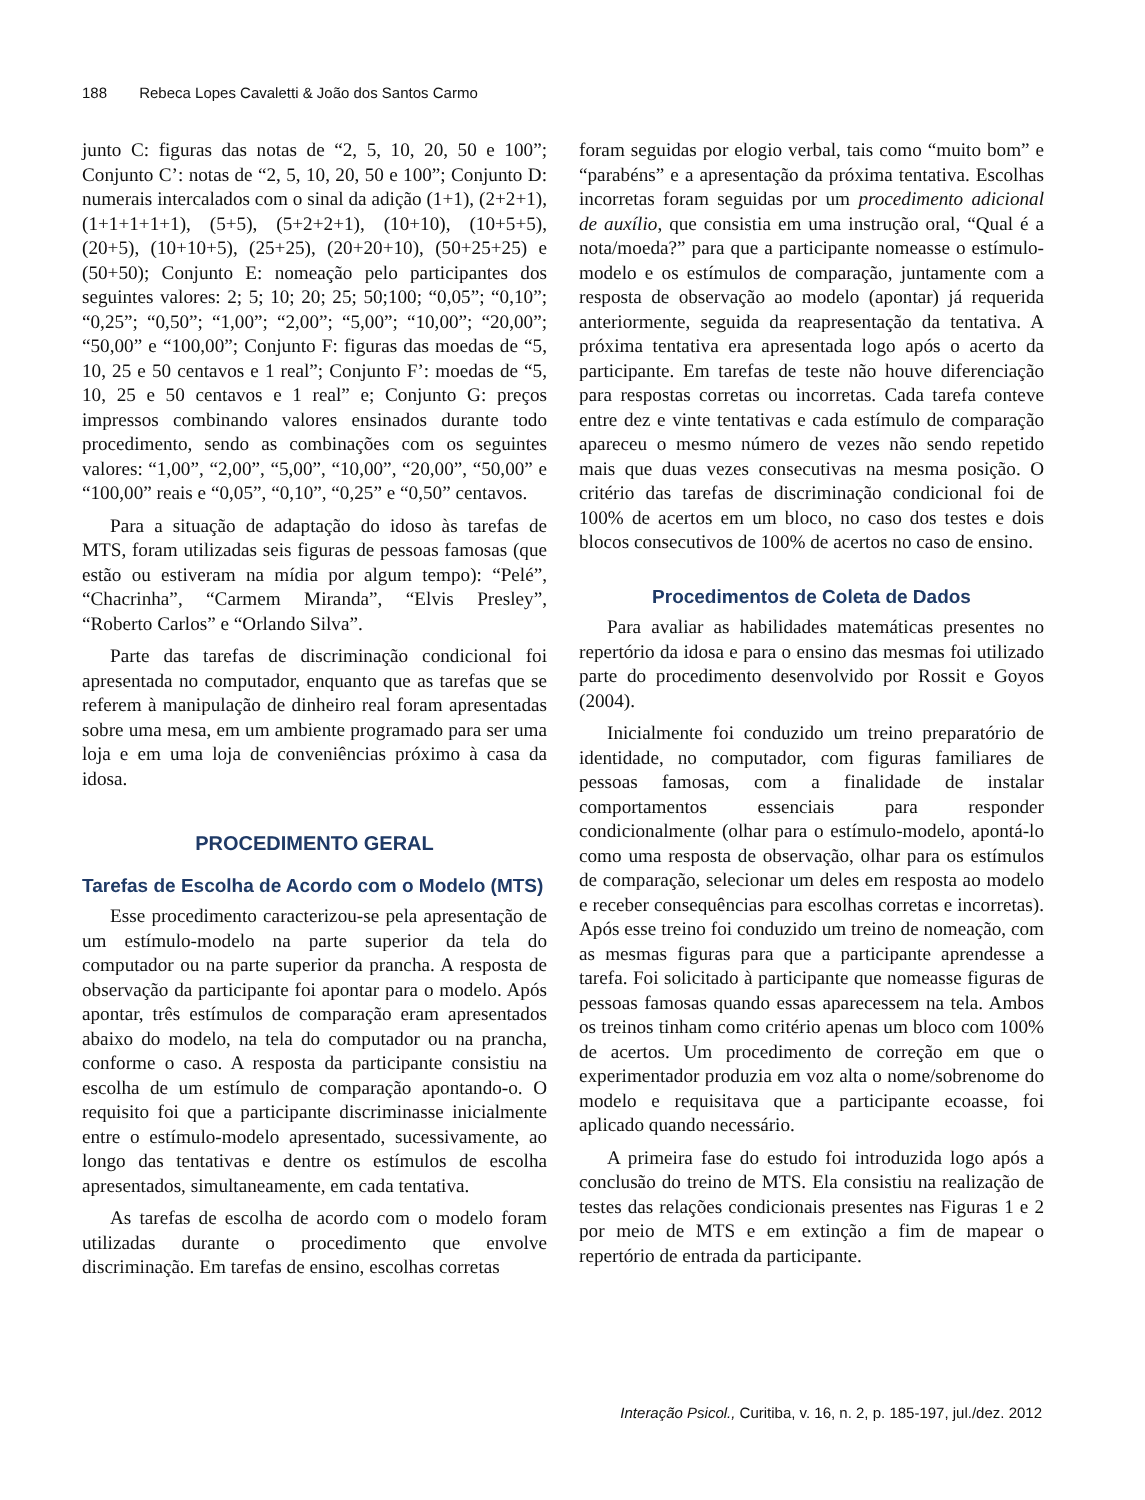188 Rebeca Lopes Cavaletti & João dos Santos Carmo
junto C: figuras das notas de “2, 5, 10, 20, 50 e 100”; Conjunto C’: notas de “2, 5, 10, 20, 50 e 100”; Conjunto D: numerais intercalados com o sinal da adição (1+1), (2+2+1), (1+1+1+1+1), (5+5), (5+2+2+1), (10+10), (10+5+5), (20+5), (10+10+5), (25+25), (20+20+10), (50+25+25) e (50+50); Conjunto E: nomeação pelo participantes dos seguintes valores: 2; 5; 10; 20; 25; 50;100; “0,05”; “0,10”; “0,25”; “0,50”; “1,00”; “2,00”; “5,00”; “10,00”; “20,00”; “50,00” e “100,00”; Conjunto F: figuras das moedas de “5, 10, 25 e 50 centavos e 1 real”; Conjunto F’: moedas de “5, 10, 25 e 50 centavos e 1 real” e; Conjunto G: preços impressos combinando valores ensinados durante todo procedimento, sendo as combinações com os seguintes valores: “1,00”, “2,00”, “5,00”, “10,00”, “20,00”, “50,00” e “100,00” reais e “0,05”, “0,10”, “0,25” e “0,50” centavos.
Para a situação de adaptação do idoso às tarefas de MTS, foram utilizadas seis figuras de pessoas famosas (que estão ou estiveram na mídia por algum tempo): “Pelé”, “Chacrinha”, “Carmem Miranda”, “Elvis Presley”, “Roberto Carlos” e “Orlando Silva”.
Parte das tarefas de discriminação condicional foi apresentada no computador, enquanto que as tarefas que se referem à manipulação de dinheiro real foram apresentadas sobre uma mesa, em um ambiente programado para ser uma loja e em uma loja de conveniências próximo à casa da idosa.
PROCEDIMENTO GERAL
Tarefas de Escolha de Acordo com o Modelo (MTS)
Esse procedimento caracterizou-se pela apresentação de um estímulo-modelo na parte superior da tela do computador ou na parte superior da prancha. A resposta de observação da participante foi apontar para o modelo. Após apontar, três estímulos de comparação eram apresentados abaixo do modelo, na tela do computador ou na prancha, conforme o caso. A resposta da participante consistiu na escolha de um estímulo de comparação apontando-o. O requisito foi que a participante discriminasse inicialmente entre o estímulo-modelo apresentado, sucessivamente, ao longo das tentativas e dentre os estímulos de escolha apresentados, simultaneamente, em cada tentativa.
As tarefas de escolha de acordo com o modelo foram utilizadas durante o procedimento que envolve discriminação. Em tarefas de ensino, escolhas corretas
foram seguidas por elogio verbal, tais como “muito bom” e “parabéns” e a apresentação da próxima tentativa. Escolhas incorretas foram seguidas por um procedimento adicional de auxílio, que consistia em uma instrução oral, “Qual é a nota/moeda?” para que a participante nomeasse o estímulo-modelo e os estímulos de comparação, juntamente com a resposta de observação ao modelo (apontar) já requerida anteriormente, seguida da reapresentação da tentativa. A próxima tentativa era apresentada logo após o acerto da participante. Em tarefas de teste não houve diferenciação para respostas corretas ou incorretas. Cada tarefa conteve entre dez e vinte tentativas e cada estímulo de comparação apareceu o mesmo número de vezes não sendo repetido mais que duas vezes consecutivas na mesma posição. O critério das tarefas de discriminação condicional foi de 100% de acertos em um bloco, no caso dos testes e dois blocos consecutivos de 100% de acertos no caso de ensino.
Procedimentos de Coleta de Dados
Para avaliar as habilidades matemáticas presentes no repertório da idosa e para o ensino das mesmas foi utilizado parte do procedimento desenvolvido por Rossit e Goyos (2004).
Inicialmente foi conduzido um treino preparatório de identidade, no computador, com figuras familiares de pessoas famosas, com a finalidade de instalar comportamentos essenciais para responder condicionalmente (olhar para o estímulo-modelo, apontá-lo como uma resposta de observação, olhar para os estímulos de comparação, selecionar um deles em resposta ao modelo e receber consequências para escolhas corretas e incorretas). Após esse treino foi conduzido um treino de nomeação, com as mesmas figuras para que a participante aprendesse a tarefa. Foi solicitado à participante que nomeasse figuras de pessoas famosas quando essas aparecessem na tela. Ambos os treinos tinham como critério apenas um bloco com 100% de acertos. Um procedimento de correção em que o experimentador produzia em voz alta o nome/sobrenome do modelo e requisitava que a participante ecoasse, foi aplicado quando necessário.
A primeira fase do estudo foi introduzida logo após a conclusão do treino de MTS. Ela consistiu na realização de testes das relações condicionais presentes nas Figuras 1 e 2 por meio de MTS e em extinção a fim de mapear o repertório de entrada da participante.
Interação Psicol., Curitiba, v. 16, n. 2, p. 185-197, jul./dez. 2012